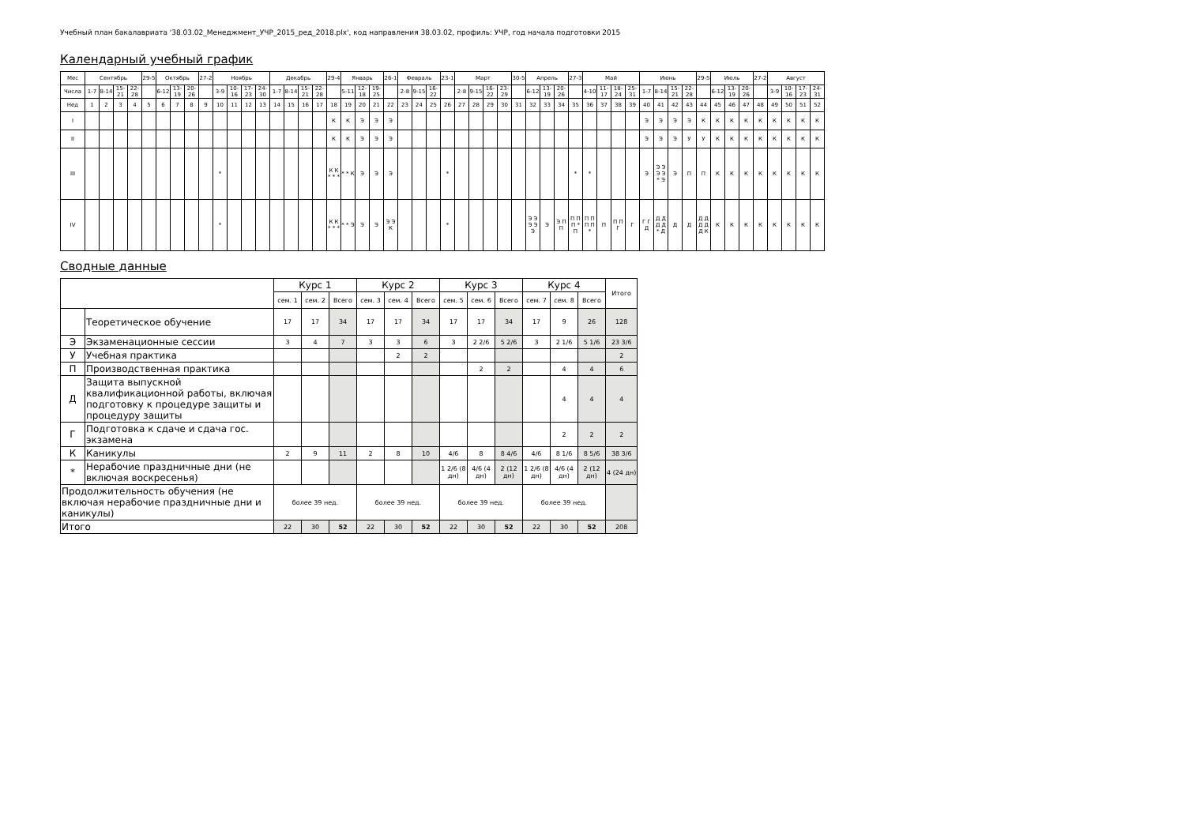Учебный план бакалавриата '38.03.02_Менеджмент_УЧР_2015_ред_2018.plx', код направления 38.03.02, профиль: УЧР, год начала подготовки 2015
Календарный учебный график
| Мес | Сентябрь | | | | 29-5 | Октябрь | | | 27-2 | Ноябрь | | | | Декабрь | | | | 29-4 | Январь | | | 26-1 | Февраль | | | 23-1 | Март | | | | 30-5 | Апрель | | | 27-3 | Май | | | | Июнь | | | | 29-5 | Июль | | | 27-2 | Август | | | |
| --- | --- | --- | --- | --- | --- | --- | --- | --- | --- | --- | --- | --- | --- | --- | --- | --- | --- | --- | --- | --- | --- | --- | --- | --- | --- | --- | --- | --- | --- | --- | --- | --- | --- | --- | --- | --- | --- | --- | --- | --- | --- | --- | --- | --- | --- | --- | --- | --- | --- | --- | --- | --- |
| Числа | 1-7 | 8-14 | 15-21 | 22-28 | | 6-12 | 13-19 | 20-26 | | 3-9 | 10-16 | 17-23 | 24-30 | 1-7 | 8-14 | 15-21 | 22-28 | | 5-11 | 12-18 | 19-25 | | 2-8 | 9-15 | 16-22 | | 2-8 | 9-15 | 16-22 | 23-29 | | 6-12 | 13-19 | 20-26 | | 4-10 | 11-17 | 18-24 | 25-31 | 1-7 | 8-14 | 15-21 | 22-28 | | 6-12 | 13-19 | 20-26 | | 3-9 | 10-16 | 17-23 | 24-31 |
| Нед | 1 | 2 | 3 | 4 | 5 | 6 | 7 | 8 | 9 | 10 | 11 | 12 | 13 | 14 | 15 | 16 | 17 | 18 | 19 | 20 | 21 | 22 | 23 | 24 | 25 | 26 | 27 | 28 | 29 | 30 | 31 | 32 | 33 | 34 | 35 | 36 | 37 | 38 | 39 | 40 | 41 | 42 | 43 | 44 | 45 | 46 | 47 | 48 | 49 | 50 | 51 | 52 |
| I | | | | | | | | | | | | | | | | | | К | К | Э | Э | Э | | | | | | | | | | | | | | | | | | Э | Э | Э | Э | К | К | К | К | К | К | К | К | К |
| II | | | | | | | | | | | | | | | | | | К | К | Э | Э | Э | | | | | | | | | | | | | | | | | | Э | Э | Э | У | У | К | К | К | К | К | К | К | К |
| III | | | | | | | | | | * | | | | | | | | К К * * * | * * К | Э | Э | Э | | | | * | | | | | | | | | * | * | | | | Э | Э Э Э Э * Э | Э | П | П | К | К | К | К | К | К | К | К |
| IV | | | | | | | | | | * | | | | | | | | К К * * * | * * Э | Э | Э | Э Э К | | | | * | | | | | | Э Э Э Э Э | Э | Э П П | П П П * П | П П П П * | П | П П Г | Г | Г Г Д | Д Д Д Д * Д | Д | Д | Д Д Д Д Д К | К | К | К | К | К | К | К | К |
Сводные данные
| | | Курс 1 | | | Курс 2 | | | Курс 3 | | | Курс 4 | | | Итого |
| | | сем. 1 | сем. 2 | Всего | сем. 3 | сем. 4 | Всего | сем. 5 | сем. 6 | Всего | сем. 7 | сем. 8 | Всего | |
| | Теоретическое обучение | 17 | 17 | 34 | 17 | 17 | 34 | 17 | 17 | 34 | 17 | 9 | 26 | 128 |
| Э | Экзаменационные сессии | 3 | 4 | 7 | 3 | 3 | 6 | 3 | 2 2/6 | 5 2/6 | 3 | 2 1/6 | 5 1/6 | 23 3/6 |
| У | Учебная практика | | | | | 2 | 2 | | | | | | | 2 |
| П | Производственная практика | | | | | | | | 2 | 2 | | 4 | 4 | 6 |
| Д | Защита выпускной квалификационной работы, включая подготовку к процедуре защиты и процедуру защиты | | | | | | | | | | | 4 | 4 | 4 |
| Г | Подготовка к сдаче и сдача гос. экзамена | | | | | | | | | | | 2 | 2 | 2 |
| К | Каникулы | 2 | 9 | 11 | 2 | 8 | 10 | 4/6 | 8 | 8 4/6 | 4/6 | 8 1/6 | 8 5/6 | 38 3/6 |
| * | Нерабочие праздничные дни (не включая воскресенья) | | | | | | | 1 2/6 (8 дн) | 4/6 (4 дн) | 2 (12 дн) | 1 2/6 (8 дн) | 4/6 (4 дн) | 2 (12 дн) | 4 (24 дн) |
| Продолжительность обучения (не включая нерабочие праздничные дни и каникулы) | | более 39 нед. | | | более 39 нед. | | | более 39 нед. | | | более 39 нед. | | | |
| Итого | | 22 | 30 | 52 | 22 | 30 | 52 | 22 | 30 | 52 | 22 | 30 | 52 | 208 |